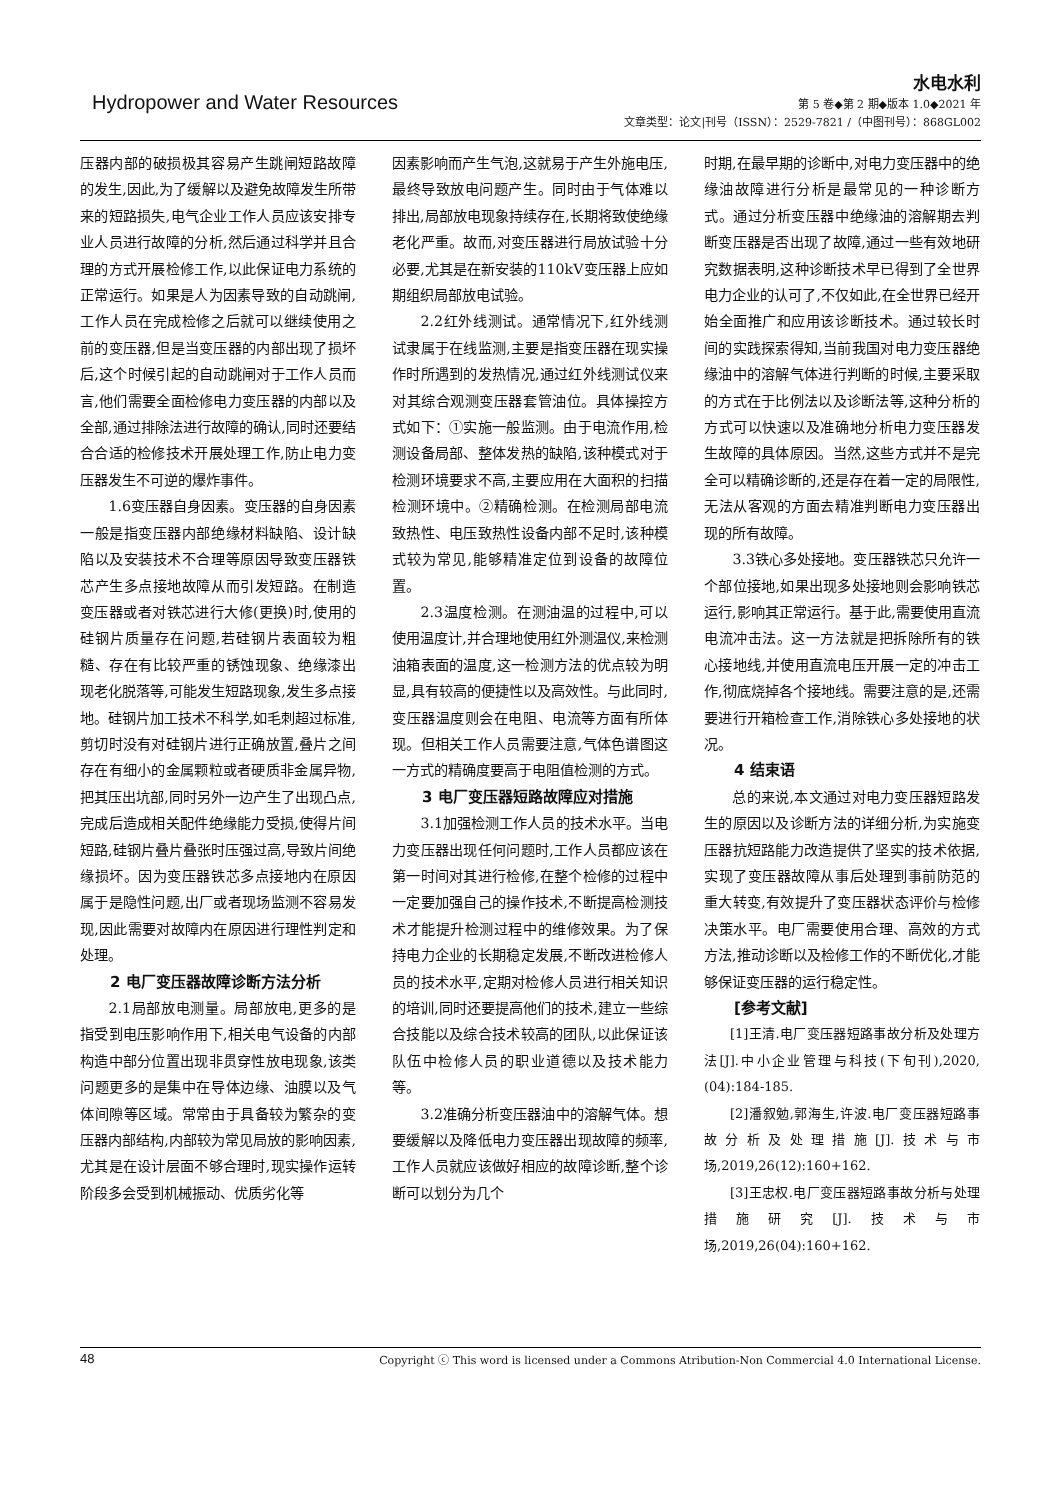Hydropower and Water Resources
水电水利
第 5 卷◆第 2 期◆版本 1.0◆2021 年
文章类型：论文|刊号（ISSN）：2529-7821 /（中图刊号）：868GL002
压器内部的破损极其容易产生跳闸短路故障的发生,因此,为了缓解以及避免故障发生所带来的短路损失,电气企业工作人员应该安排专业人员进行故障的分析,然后通过科学并且合理的方式开展检修工作,以此保证电力系统的正常运行。如果是人为因素导致的自动跳闸,工作人员在完成检修之后就可以继续使用之前的变压器,但是当变压器的内部出现了损坏后,这个时候引起的自动跳闸对于工作人员而言,他们需要全面检修电力变压器的内部以及全部,通过排除法进行故障的确认,同时还要结合合适的检修技术开展处理工作,防止电力变压器发生不可逆的爆炸事件。
1.6变压器自身因素。变压器的自身因素一般是指变压器内部绝缘材料缺陷、设计缺陷以及安装技术不合理等原因导致变压器铁芯产生多点接地故障从而引发短路。在制造变压器或者对铁芯进行大修(更换)时,使用的硅钢片质量存在问题,若硅钢片表面较为粗糙、存在有比较严重的锈蚀现象、绝缘漆出现老化脱落等,可能发生短路现象,发生多点接地。硅钢片加工技术不科学,如毛刺超过标准,剪切时没有对硅钢片进行正确放置,叠片之间存在有细小的金属颗粒或者硬质非金属异物,把其压出坑部,同时另外一边产生了出现凸点,完成后造成相关配件绝缘能力受损,使得片间短路,硅钢片叠片叠张时压强过高,导致片间绝缘损坏。因为变压器铁芯多点接地内在原因属于是隐性问题,出厂或者现场监测不容易发现,因此需要对故障内在原因进行理性判定和处理。
  2 电厂变压器故障诊断方法分析
2.1局部放电测量。局部放电,更多的是指受到电压影响作用下,相关电气设备的内部构造中部分位置出现非贯穿性放电现象,该类问题更多的是集中在导体边缘、油膜以及气体间隙等区域。常常由于具备较为繁杂的变压器内部结构,内部较为常见局放的影响因素,尤其是在设计层面不够合理时,现实操作运转阶段多会受到机械振动、优质劣化等
因素影响而产生气泡,这就易于产生外施电压,最终导致放电问题产生。同时由于气体难以排出,局部放电现象持续存在,长期将致使绝缘老化严重。故而,对变压器进行局放试验十分必要,尤其是在新安装的110kV变压器上应如期组织局部放电试验。
2.2红外线测试。通常情况下,红外线测试隶属于在线监测,主要是指变压器在现实操作时所遇到的发热情况,通过红外线测试仪来对其综合观测变压器套管油位。具体操控方式如下：①实施一般监测。由于电流作用,检测设备局部、整体发热的缺陷,该种模式对于检测环境要求不高,主要应用在大面积的扫描检测环境中。②精确检测。在检测局部电流致热性、电压致热性设备内部不足时,该种模式较为常见,能够精准定位到设备的故障位置。
2.3温度检测。在测油温的过程中,可以使用温度计,并合理地使用红外测温仪,来检测油箱表面的温度,这一检测方法的优点较为明显,具有较高的便捷性以及高效性。与此同时,变压器温度则会在电阻、电流等方面有所体现。但相关工作人员需要注意,气体色谱图这一方式的精确度要高于电阻值检测的方式。
  3 电厂变压器短路故障应对措施
3.1加强检测工作人员的技术水平。当电力变压器出现任何问题时,工作人员都应该在第一时间对其进行检修,在整个检修的过程中一定要加强自己的操作技术,不断提高检测技术才能提升检测过程中的维修效果。为了保持电力企业的长期稳定发展,不断改进检修人员的技术水平,定期对检修人员进行相关知识的培训,同时还要提高他们的技术,建立一些综合技能以及综合技术较高的团队,以此保证该队伍中检修人员的职业道德以及技术能力等。
3.2准确分析变压器油中的溶解气体。想要缓解以及降低电力变压器出现故障的频率,工作人员就应该做好相应的故障诊断,整个诊断可以划分为几个
时期,在最早期的诊断中,对电力变压器中的绝缘油故障进行分析是最常见的一种诊断方式。通过分析变压器中绝缘油的溶解期去判断变压器是否出现了故障,通过一些有效地研究数据表明,这种诊断技术早已得到了全世界电力企业的认可了,不仅如此,在全世界已经开始全面推广和应用该诊断技术。通过较长时间的实践探索得知,当前我国对电力变压器绝缘油中的溶解气体进行判断的时候,主要采取的方式在于比例法以及诊断法等,这种分析的方式可以快速以及准确地分析电力变压器发生故障的具体原因。当然,这些方式并不是完全可以精确诊断的,还是存在着一定的局限性,无法从客观的方面去精准判断电力变压器出现的所有故障。
3.3铁心多处接地。变压器铁芯只允许一个部位接地,如果出现多处接地则会影响铁芯运行,影响其正常运行。基于此,需要使用直流电流冲击法。这一方法就是把拆除所有的铁心接地线,并使用直流电压开展一定的冲击工作,彻底烧掉各个接地线。需要注意的是,还需要进行开箱检查工作,消除铁心多处接地的状况。
  4 结束语
总的来说,本文通过对电力变压器短路发生的原因以及诊断方法的详细分析,为实施变压器抗短路能力改造提供了坚实的技术依据,实现了变压器故障从事后处理到事前防范的重大转变,有效提升了变压器状态评价与检修决策水平。电厂需要使用合理、高效的方式方法,推动诊断以及检修工作的不断优化,才能够保证变压器的运行稳定性。
  [参考文献]
[1]王清.电厂变压器短路事故分析及处理方法[J].中小企业管理与科技(下旬刊),2020,(04):184-185.
[2]潘叙勉,郭海生,许波.电厂变压器短路事故分析及处理措施[J].技术与市场,2019,26(12):160+162.
[3]王忠权.电厂变压器短路事故分析与处理措施研究[J].技术与市场,2019,26(04):160+162.
48 Copyright ⓒ This word is licensed under a Commons Atribution-Non Commercial 4.0 International License.